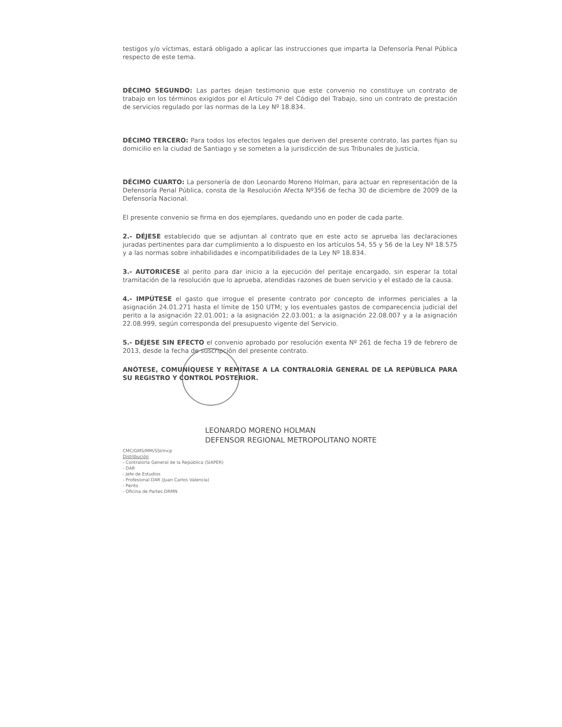testigos y/o víctimas, estará obligado a aplicar las instrucciones que imparta la Defensoría Penal Pública respecto de este tema.
DÉCIMO SEGUNDO: Las partes dejan testimonio que este convenio no constituye un contrato de trabajo en los términos exigidos por el Artículo 7º del Código del Trabajo, sino un contrato de prestación de servicios regulado por las normas de la Ley Nº 18.834.
DÉCIMO TERCERO: Para todos los efectos legales que deriven del presente contrato, las partes fijan su domicilio en la ciudad de Santiago y se someten a la jurisdicción de sus Tribunales de Justicia.
DÉCIMO CUARTO: La personería de don Leonardo Moreno Holman, para actuar en representación de la Defensoría Penal Pública, consta de la Resolución Afecta Nº356 de fecha 30 de diciembre de 2009 de la Defensoría Nacional.
El presente convenio se firma en dos ejemplares, quedando uno en poder de cada parte.
2.- DÉJESE establecido que se adjuntan al contrato que en este acto se aprueba las declaraciones juradas pertinentes para dar cumplimiento a lo dispuesto en los artículos 54, 55 y 56 de la Ley Nº 18.575 y a las normas sobre inhabilidades e incompatibilidades de la Ley Nº 18.834.
3.- AUTORICESE al perito para dar inicio a la ejecución del peritaje encargado, sin esperar la total tramitación de la resolución que lo aprueba, atendidas razones de buen servicio y el estado de la causa.
4.- IMPÚTESE el gasto que irrogue el presente contrato por concepto de informes periciales a la asignación 24.01.271 hasta el límite de 150 UTM; y los eventuales gastos de comparecencia judicial del perito a la asignación 22.01.001; a la asignación 22.03.001; a la asignación 22.08.007 y a la asignación 22.08.999, según corresponda del presupuesto vigente del Servicio.
5.- DÉJESE SIN EFECTO el convenio aprobado por resolución exenta Nº 261 de fecha 19 de febrero de 2013, desde la fecha de suscripción del presente contrato.
ANÓTESE, COMUNÍQUESE Y REMÍTASE A LA CONTRALORÍA GENERAL DE LA REPÚBLICA PARA SU REGISTRO Y CONTROL POSTERIOR.
LEONARDO MORENO HOLMAN
DEFENSOR REGIONAL METROPOLITANO NORTE
CMC/GMS/MM/SSI/mcp
Distribución
- Contraloría General de la República (SIAPER)
- DAR
- Jefe de Estudios
- Profesional DAR (Juan Carlos Valencia)
- Perito
- Oficina de Partes DRMN